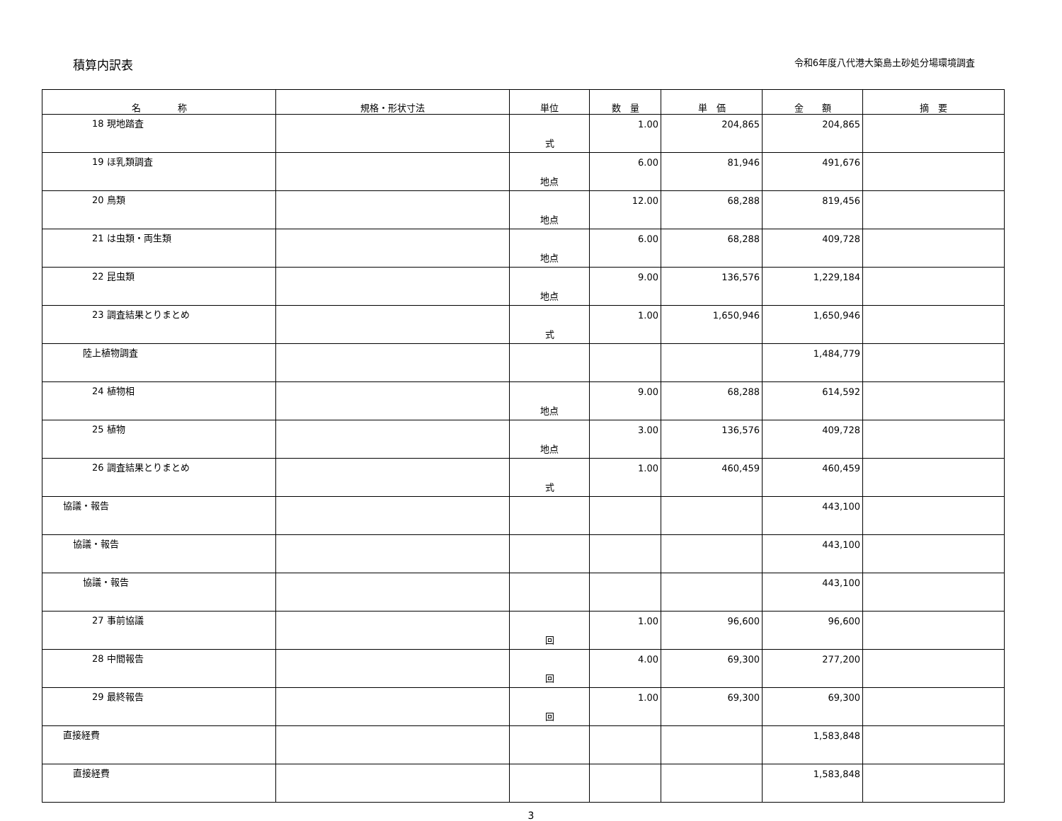積算内訳表
令和6年度八代港大築島土砂処分場環境調査
| 名 称 | 規格・形状寸法 | 単位 | 数 量 | 単 価 | 金 額 | 摘 要 |
| --- | --- | --- | --- | --- | --- | --- |
| 18 現地踏査 | | 式 | 1.00 | 204,865 | 204,865 | |
| 19 ほ乳類調査 | | 地点 | 6.00 | 81,946 | 491,676 | |
| 20 鳥類 | | 地点 | 12.00 | 68,288 | 819,456 | |
| 21 は虫類・両生類 | | 地点 | 6.00 | 68,288 | 409,728 | |
| 22 昆虫類 | | 地点 | 9.00 | 136,576 | 1,229,184 | |
| 23 調査結果とりまとめ | | 式 | 1.00 | 1,650,946 | 1,650,946 | |
| 陸上植物調査 | | | | | 1,484,779 | |
| 24 植物相 | | 地点 | 9.00 | 68,288 | 614,592 | |
| 25 植物 | | 地点 | 3.00 | 136,576 | 409,728 | |
| 26 調査結果とりまとめ | | 式 | 1.00 | 460,459 | 460,459 | |
| 協議・報告 | | | | | 443,100 | |
| 協議・報告 | | | | | 443,100 | |
| 協議・報告 | | | | | 443,100 | |
| 27 事前協議 | | 回 | 1.00 | 96,600 | 96,600 | |
| 28 中間報告 | | 回 | 4.00 | 69,300 | 277,200 | |
| 29 最終報告 | | 回 | 1.00 | 69,300 | 69,300 | |
| 直接経費 | | | | | 1,583,848 | |
| 直接経費 | | | | | 1,583,848 | |
3